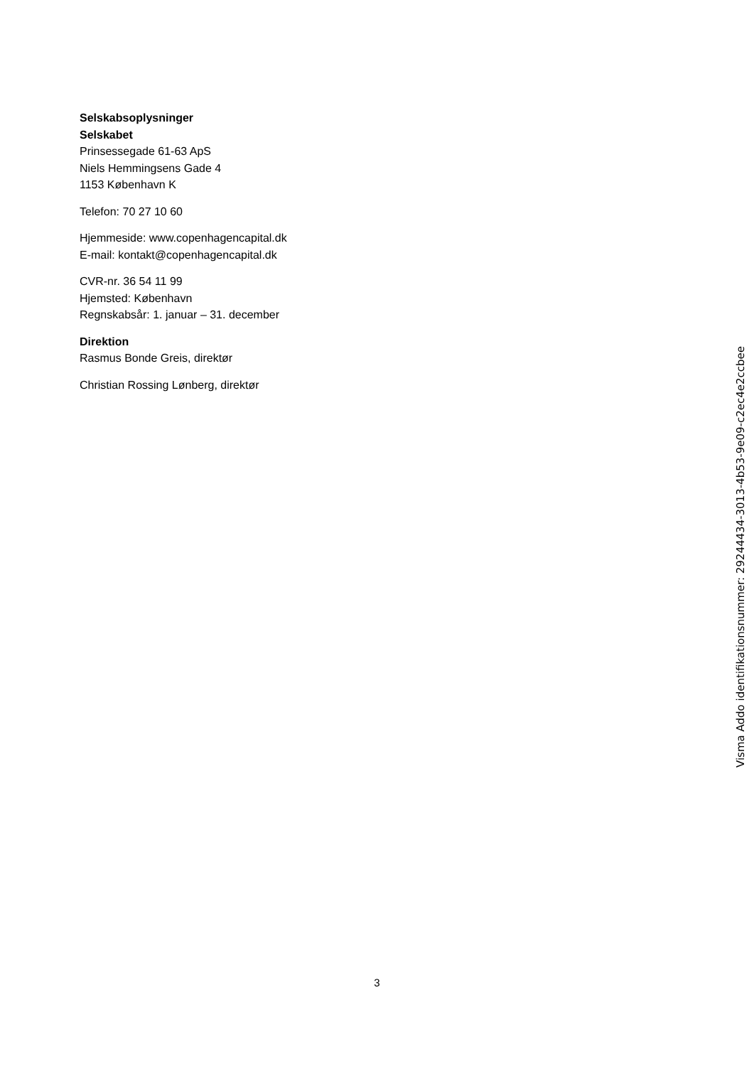Selskabsoplysninger
Selskabet
Prinsessegade 61-63 ApS
Niels Hemmingsens Gade 4
1153 København K
Telefon: 70 27 10 60
Hjemmeside: www.copenhagencapital.dk
E-mail: kontakt@copenhagencapital.dk
CVR-nr. 36 54 11 99
Hjemsted: København
Regnskabsår: 1. januar – 31. december
Direktion
Rasmus Bonde Greis, direktør
Christian Rossing Lønberg, direktør
Visma Addo identifikationsnummer: 29244434-3013-4b53-9e09-c2ec4e2ccbee
3